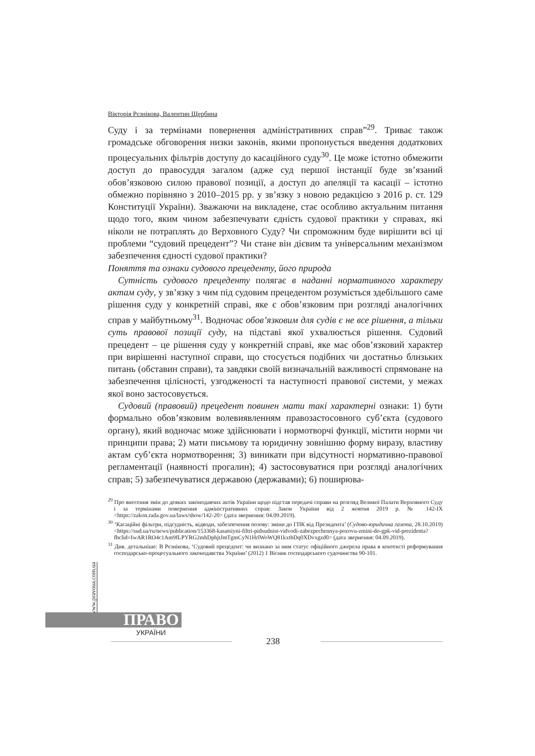Вікторія Рєзнікова, Валентин Щербина
Суду і за термінами повернення адміністративних справ”<sup>29</sup>. Триває також громадське обговорення низки законів, якими пропонується введення додаткових процесуальних фільтрів доступу до касаційного суду<sup>30</sup>. Це може істотно обмежити доступ до правосуддя загалом (адже суд першої інстанції буде зв’язаний обов’язковою силою правової позиції, а доступ до апеляції та касації – істотно обмежно порівняно з 2010–2015 рр. у зв’язку з новою редакцією з 2016 р. ст. 129 Конституції України). Зважаючи на викладене, стає особливо актуальним питання щодо того, яким чином забезпечувати єдність судової практики у справах, які ніколи не потраплять до Верховного Суду? Чи спроможним буде вирішити всі ці проблеми “судовий прецедент”? Чи стане він дієвим та універсальним механізмом забезпечення єдності судової практики?
Поняття та ознаки судового прецеденту, його природа
Сутність судового прецеденту полягає в наданні нормативного характеру актам суду, у зв’язку з чим під судовим прецедентом розуміється здебільшого саме рішення суду у конкретній справі, яке є обов’язковим при розгляді аналогічних справ у майбутньому<sup>31</sup>. Водночас обов’язковим для судів є не все рішення, а тільки суть правової позиції суду, на підставі якої ухвалюється рішення. Судовий прецедент – це рішення суду у конкретній справі, яке має обов’язковий характер при вирішенні наступної справи, що стосується подібних чи достатньо близьких питань (обставин справи), та завдяки своїй визначальній важливості спрямоване на забезпечення цілісності, узгодженості та наступності правової системи, у межах якої воно застосовується.
Судовий (правовий) прецедент повинен мати такі характерні ознаки: 1) бути формально обов’язковим волевиявленням правозастосовного суб’єкта (судового органу), який водночас може здійснювати і нормотворчі функції, містити норми чи принципи права; 2) мати письмову та юридичну зовнішню форму виразу, властиву актам суб’єкта нормотворення; 3) виникати при відсутності нормативно-правової регламентації (наявності прогалин); 4) застосовуватися при розгляді аналогічних справ; 5) забезпечуватися державою (державами); 6) поширюва-
<sup>29</sup> Про внесення змін до деяких законодавчих актів України щодо підстав передачі справи на розгляд Великої Палати Верховного Суду і за термінами повернення адміністративних справ: Закон України від 2 жовтня 2019 р. № 142-IX <https://zakon.rada.gov.ua/laws/show/142-20> (дата звернення: 04.09.2019).
<sup>30</sup> ‘Касаційні фільтри, підсудність, відводи, забезпечення позову: зміни до ГПК від Президента’ (Судово-юридична газета, 28.10.2019) <https://sud.ua/ru/news/publication/153368-kasatsiyni-filtri-pidsudnist-vidvodi-zabezpechennya-pozovu-zmini-do-gpk-vid-prezidenta?fbclid=IwAR1RO4c1Am9fLPYRG2mhDphjtJntTgmCyN1HrlWoWQ81kxtbDq0XDvxgzd0> (дата звернення: 04.09.2019).
<sup>31</sup> Див. детальніше: В Рєзнікова, ‘Судовий прецедент: чи визнано за ним статус офіційного джерела права в контексті реформування господарсько-процесуального законодавства України’ (2012) 1 Вісник господарського судочинства 90-101.
www.pravoua.com.ua
ПРАВО
УКРАЇНИ
238